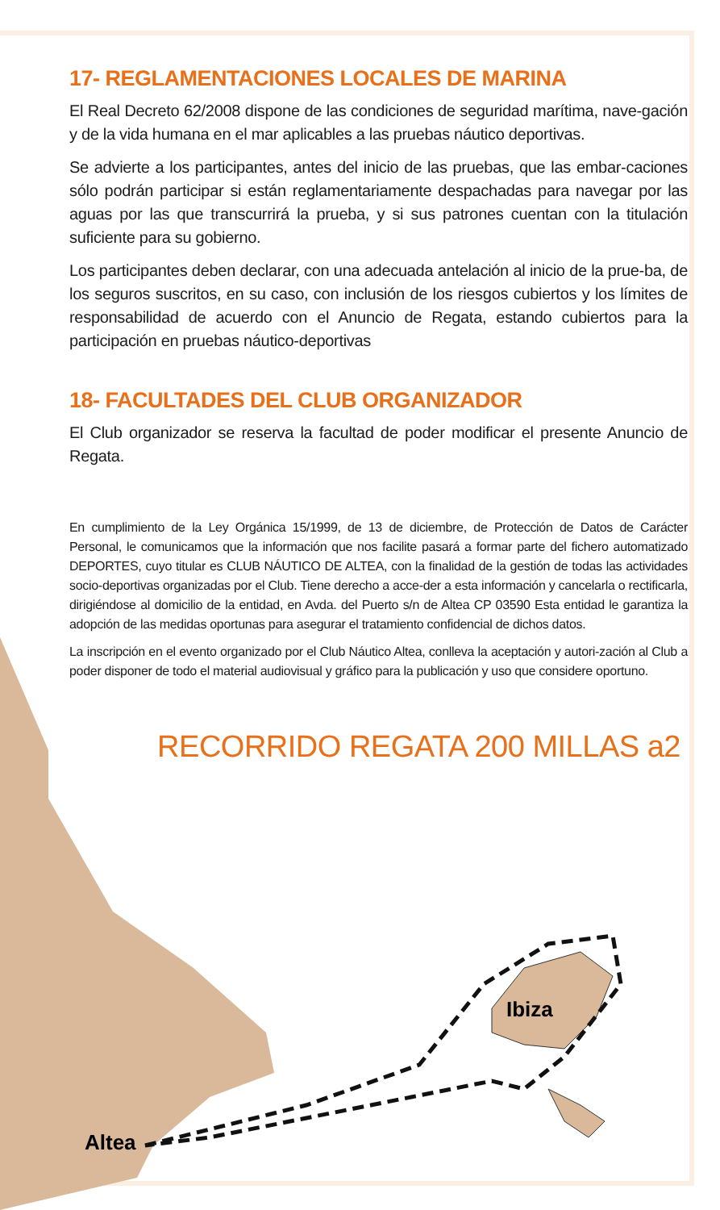Altea
Ibiza
17- REGLAMENTACIONES LOCALES DE MARINA
El Real Decreto 62/2008 dispone de las condiciones de seguridad marítima, nave-gación y de la vida humana en el mar aplicables a las pruebas náutico deportivas.
Se advierte a los participantes, antes del inicio de las pruebas, que las embar-caciones sólo podrán participar si están reglamentariamente despachadas para navegar por las aguas por las que transcurrirá la prueba, y si sus patrones cuentan con la titulación suficiente para su gobierno.
Los participantes deben declarar, con una adecuada antelación al inicio de la prue-ba, de los seguros suscritos, en su caso, con inclusión de los riesgos cubiertos y los límites de responsabilidad de acuerdo con el Anuncio de Regata, estando cubiertos para la participación en pruebas náutico-deportivas
18- FACULTADES DEL CLUB ORGANIZADOR
El Club organizador se reserva la facultad de poder modificar el presente Anuncio de Regata.
En cumplimiento de la Ley Orgánica 15/1999, de 13 de diciembre, de Protección de Datos de Carácter Personal, le comunicamos que la información que nos facilite pasará a formar parte del fichero automatizado DEPORTES, cuyo titular es CLUB NÁUTICO DE ALTEA, con la finalidad de la gestión de todas las actividades socio-deportivas organizadas por el Club. Tiene derecho a acce-der a esta información y cancelarla o rectificarla, dirigiéndose al domicilio de la entidad, en Avda. del Puerto s/n de Altea CP 03590 Esta entidad le garantiza la adopción de las medidas oportunas para asegurar el tratamiento confidencial de dichos datos.
La inscripción en el evento organizado por el Club Náutico Altea, conlleva la aceptación y autori-zación al Club a poder disponer de todo el material audiovisual y gráfico para la publicación y uso que considere oportuno.
RECORRIDO REGATA 200 MILLAS a2